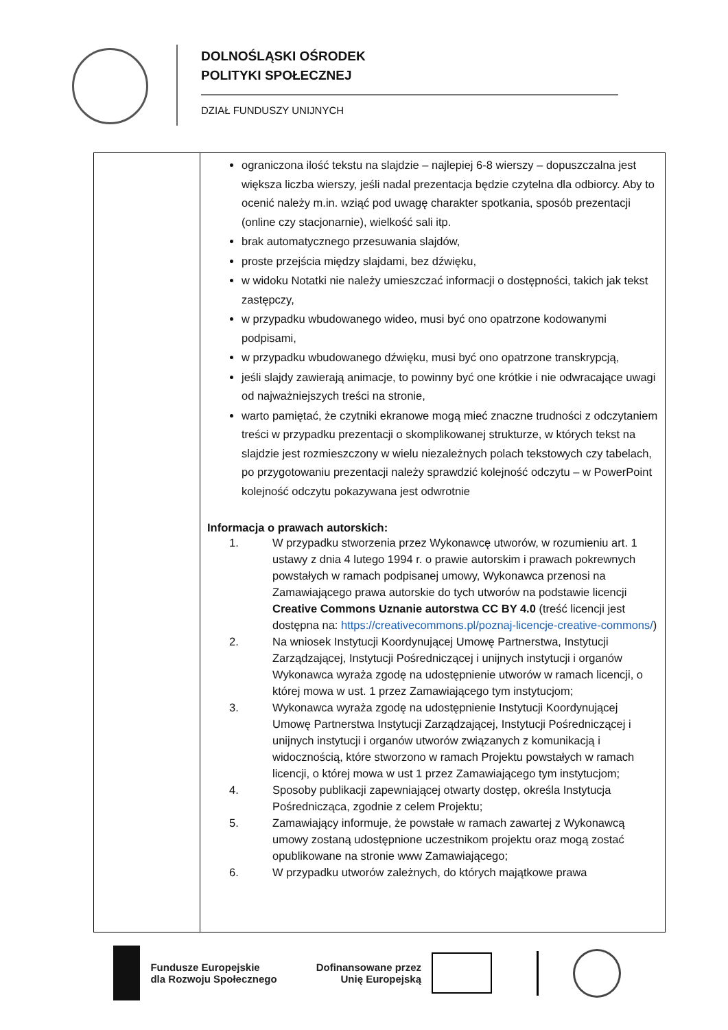DOLNOŚLĄSKI OŚRODEK
POLITYKI SPOŁECZNEJ
DZIAŁ FUNDUSZY UNIJNYCH
| | ograniczona ilość tekstu na slajdzie – najlepiej 6-8 wierszy – dopuszczalna jest większa liczba wierszy, jeśli nadal prezentacja będzie czytelna dla odbiorcy. Aby to ocenić należy m.in. wziąć pod uwagę charakter spotkania, sposób prezentacji (online czy stacjonarnie), wielkość sali itp. brak automatycznego przesuwania slajdów, proste przejścia między slajdami, bez dźwięku, w widoku Notatki nie należy umieszczać informacji o dostępności, takich jak tekst zastępczy, w przypadku wbudowanego wideo, musi być ono opatrzone kodowanymi podpisami, w przypadku wbudowanego dźwięku, musi być ono opatrzone transkrypcją, jeśli slajdy zawierają animacje, to powinny być one krótkie i nie odwracające uwagi od najważniejszych treści na stronie, warto pamiętać, że czytniki ekranowe mogą mieć znaczne trudności z odczytaniem treści w przypadku prezentacji o skomplikowanej strukturze, w których tekst na slajdzie jest rozmieszczony w wielu niezależnych polach tekstowych czy tabelach, po przygotowaniu prezentacji należy sprawdzić kolejność odczytu – w PowerPoint kolejność odczytu pokazywana jest odwrotnie Informacja o prawach autorskich: 1. W przypadku stworzenia przez Wykonawcę utworów, w rozumieniu art. 1 ustawy z dnia 4 lutego 1994 r. o prawie autorskim i prawach pokrewnych powstałych w ramach podpisanej umowy, Wykonawca przenosi na Zamawiającego prawa autorskie do tych utworów na podstawie licencji Creative Commons Uznanie autorstwa CC BY 4.0 (treść licencji jest dostępna na: https://creativecommons.pl/poznaj-licencje-creative-commons/ ) 2. Na wniosek Instytucji Koordynującej Umowę Partnerstwa, Instytucji Zarządzającej, Instytucji Pośredniczącej i unijnych instytucji i organów Wykonawca wyraża zgodę na udostępnienie utworów w ramach licencji, o której mowa w ust. 1 przez Zamawiającego tym instytucjom; 3. Wykonawca wyraża zgodę na udostępnienie Instytucji Koordynującej Umowę Partnerstwa Instytucji Zarządzającej, Instytucji Pośredniczącej i unijnych instytucji i organów utworów związanych z komunikacją i widocznością, które stworzono w ramach Projektu powstałych w ramach licencji, o której mowa w ust 1 przez Zamawiającego tym instytucjom; 4. Sposoby publikacji zapewniającej otwarty dostęp, określa Instytucja Pośrednicząca, zgodnie z celem Projektu; 5. Zamawiający informuje, że powstałe w ramach zawartej z Wykonawcą umowy zostaną udostępnione uczestnikom projektu oraz mogą zostać opublikowane na stronie www Zamawiającego; 6. W przypadku utworów zależnych, do których majątkowe prawa |
Fundusze Europejskie
dla Rozwoju Społecznego
Dofinansowane przez
Unię Europejską